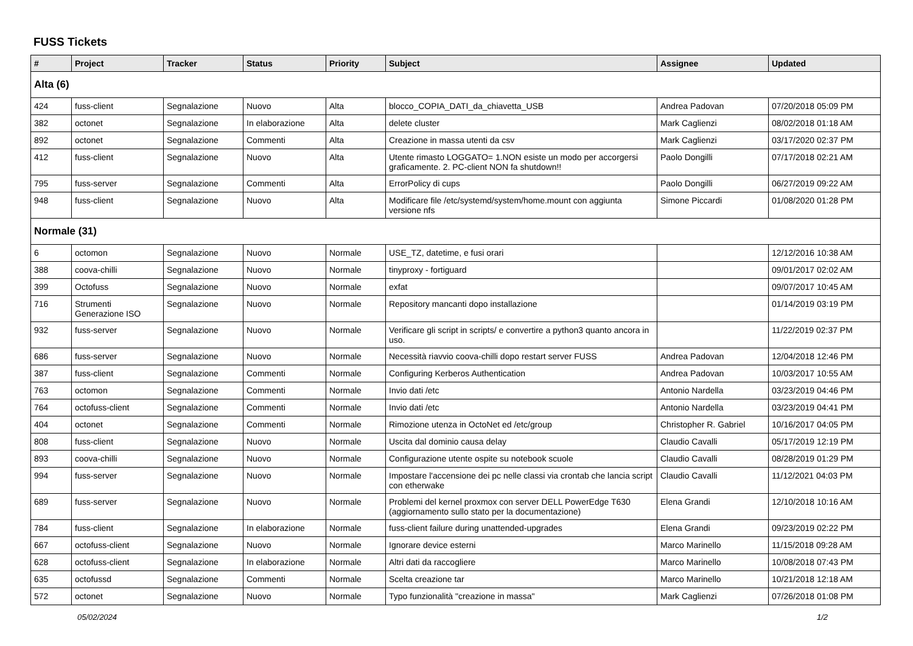FUSS Tickets
| # | Project | Tracker | Status | Priority | Subject | Assignee | Updated |
| --- | --- | --- | --- | --- | --- | --- | --- |
| Alta (6) | | | | | | | |
| 424 | fuss-client | Segnalazione | Nuovo | Alta | blocco_COPIA_DATI_da_chiavetta_USB | Andrea Padovan | 07/20/2018 05:09 PM |
| 382 | octonet | Segnalazione | In elaborazione | Alta | delete cluster | Mark Caglienzi | 08/02/2018 01:18 AM |
| 892 | octonet | Segnalazione | Commenti | Alta | Creazione in massa utenti da csv | Mark Caglienzi | 03/17/2020 02:37 PM |
| 412 | fuss-client | Segnalazione | Nuovo | Alta | Utente rimasto LOGGATO= 1.NON esiste un modo per accorgersi graficamente. 2. PC-client NON fa shutdown!! | Paolo Dongilli | 07/17/2018 02:21 AM |
| 795 | fuss-server | Segnalazione | Commenti | Alta | ErrorPolicy di cups | Paolo Dongilli | 06/27/2019 09:22 AM |
| 948 | fuss-client | Segnalazione | Nuovo | Alta | Modificare file /etc/systemd/system/home.mount con aggiunta versione nfs | Simone Piccardi | 01/08/2020 01:28 PM |
| Normale (31) | | | | | | | |
| 6 | octomon | Segnalazione | Nuovo | Normale | USE_TZ, datetime, e fusi orari | | 12/12/2016 10:38 AM |
| 388 | coova-chilli | Segnalazione | Nuovo | Normale | tinyproxy - fortiguard | | 09/01/2017 02:02 AM |
| 399 | Octofuss | Segnalazione | Nuovo | Normale | exfat | | 09/07/2017 10:45 AM |
| 716 | Strumenti Generazione ISO | Segnalazione | Nuovo | Normale | Repository mancanti dopo installazione | | 01/14/2019 03:19 PM |
| 932 | fuss-server | Segnalazione | Nuovo | Normale | Verificare gli script in scripts/ e convertire a python3 quanto ancora in uso. | | 11/22/2019 02:37 PM |
| 686 | fuss-server | Segnalazione | Nuovo | Normale | Necessità riavvio coova-chilli dopo restart server FUSS | Andrea Padovan | 12/04/2018 12:46 PM |
| 387 | fuss-client | Segnalazione | Commenti | Normale | Configuring Kerberos Authentication | Andrea Padovan | 10/03/2017 10:55 AM |
| 763 | octomon | Segnalazione | Commenti | Normale | Invio dati /etc | Antonio Nardella | 03/23/2019 04:46 PM |
| 764 | octofuss-client | Segnalazione | Commenti | Normale | Invio dati /etc | Antonio Nardella | 03/23/2019 04:41 PM |
| 404 | octonet | Segnalazione | Commenti | Normale | Rimozione utenza in OctoNet ed /etc/group | Christopher R. Gabriel | 10/16/2017 04:05 PM |
| 808 | fuss-client | Segnalazione | Nuovo | Normale | Uscita dal dominio causa delay | Claudio Cavalli | 05/17/2019 12:19 PM |
| 893 | coova-chilli | Segnalazione | Nuovo | Normale | Configurazione utente ospite su notebook scuole | Claudio Cavalli | 08/28/2019 01:29 PM |
| 994 | fuss-server | Segnalazione | Nuovo | Normale | Impostare l'accensione dei pc nelle classi via crontab che lancia script con etherwake | Claudio Cavalli | 11/12/2021 04:03 PM |
| 689 | fuss-server | Segnalazione | Nuovo | Normale | Problemi del kernel proxmox con server DELL PowerEdge T630 (aggiornamento sullo stato per la documentazione) | Elena Grandi | 12/10/2018 10:16 AM |
| 784 | fuss-client | Segnalazione | In elaborazione | Normale | fuss-client failure during unattended-upgrades | Elena Grandi | 09/23/2019 02:22 PM |
| 667 | octofuss-client | Segnalazione | Nuovo | Normale | Ignorare device esterni | Marco Marinello | 11/15/2018 09:28 AM |
| 628 | octofuss-client | Segnalazione | In elaborazione | Normale | Altri dati da raccogliere | Marco Marinello | 10/08/2018 07:43 PM |
| 635 | octofussd | Segnalazione | Commenti | Normale | Scelta creazione tar | Marco Marinello | 10/21/2018 12:18 AM |
| 572 | octonet | Segnalazione | Nuovo | Normale | Typo funzionalità "creazione in massa" | Mark Caglienzi | 07/26/2018 01:08 PM |
05/02/2024 1/2